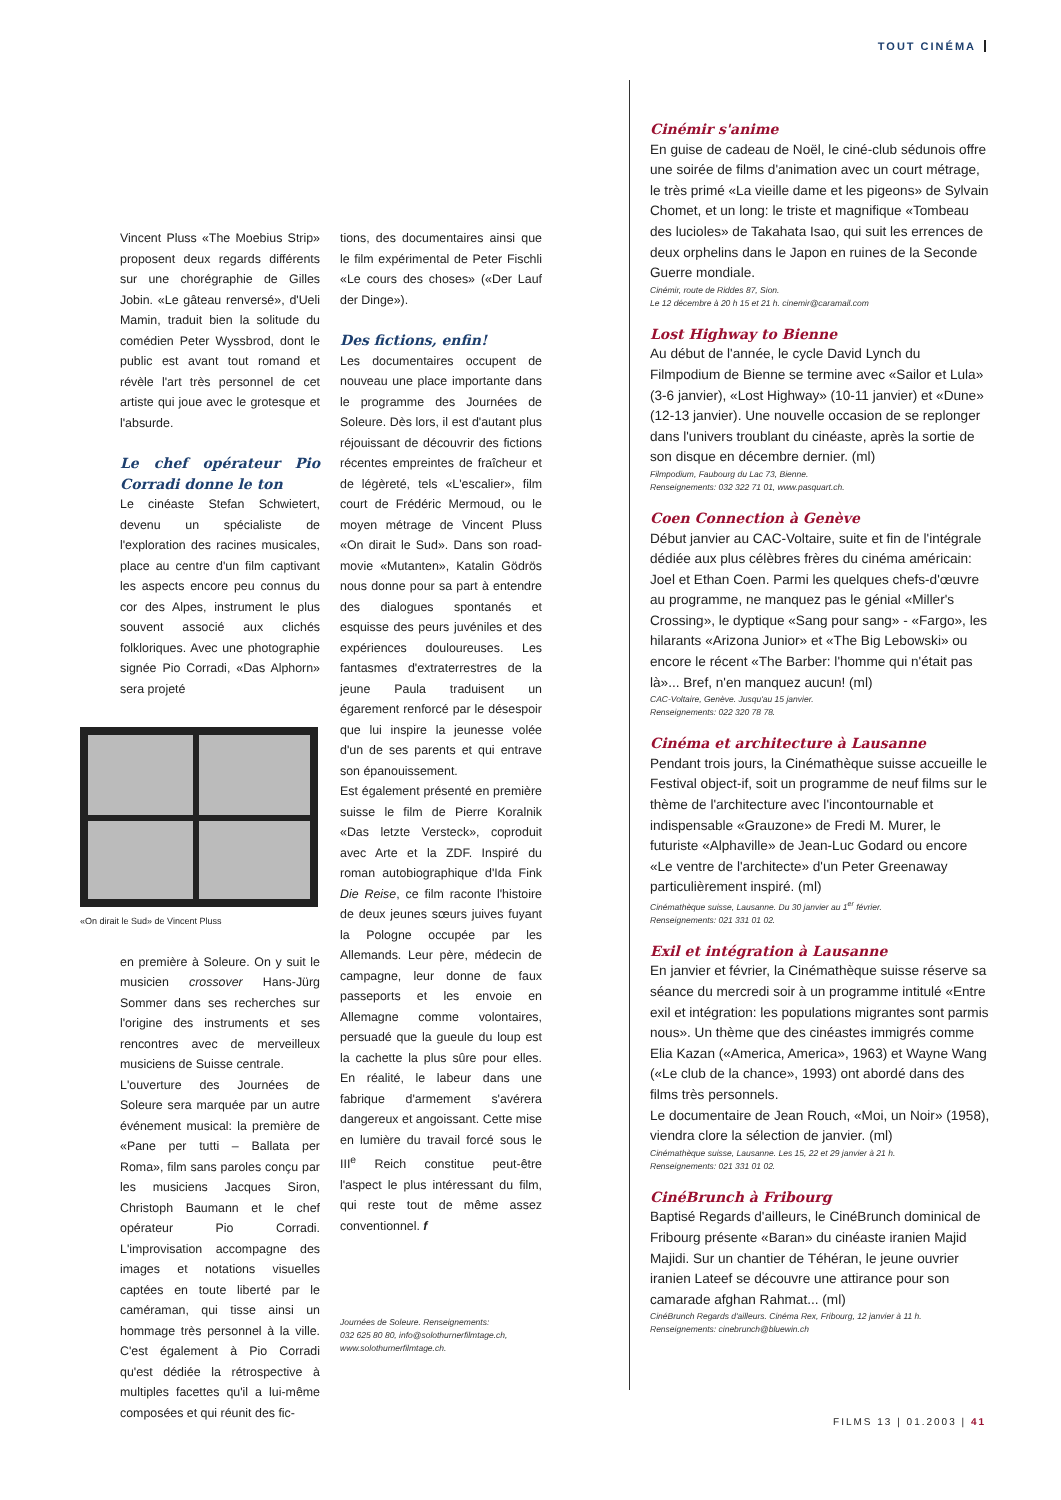TOUT CINÉMA
Vincent Pluss «The Moebius Strip» proposent deux regards différents sur une chorégraphie de Gilles Jobin. «Le gâteau renversé», d'Ueli Mamin, traduit bien la solitude du comédien Peter Wyssbrod, dont le public est avant tout romand et révèle l'art très personnel de cet artiste qui joue avec le grotesque et l'absurde.
Le chef opérateur Pio Corradi donne le ton
Le cinéaste Stefan Schwietert, devenu un spécialiste de l'exploration des racines musicales, place au centre d'un film captivant les aspects encore peu connus du cor des Alpes, instrument le plus souvent associé aux clichés folkloriques. Avec une photographie signée Pio Corradi, «Das Alphorn» sera projeté
«On dirait le Sud» de Vincent Pluss
en première à Soleure. On y suit le musicien crossover Hans-Jürg Sommer dans ses recherches sur l'origine des instruments et ses rencontres avec de merveilleux musiciens de Suisse centrale.
L'ouverture des Journées de Soleure sera marquée par un autre événement musical: la première de «Pane per tutti – Ballata per Roma», film sans paroles conçu par les musiciens Jacques Siron, Christoph Baumann et le chef opérateur Pio Corradi. L'improvisation accompagne des images et notations visuelles captées en toute liberté par le caméraman, qui tisse ainsi un hommage très personnel à la ville. C'est également à Pio Corradi qu'est dédiée la rétrospective à multiples facettes qu'il a lui-même composées et qui réunit des fic-
tions, des documentaires ainsi que le film expérimental de Peter Fischli «Le cours des choses» («Der Lauf der Dinge»).
Des fictions, enfin!
Les documentaires occupent de nouveau une place importante dans le programme des Journées de Soleure. Dès lors, il est d'autant plus réjouissant de découvrir des fictions récentes empreintes de fraîcheur et de légèreté, tels «L'escalier», film court de Frédéric Mermoud, ou le moyen métrage de Vincent Pluss «On dirait le Sud». Dans son road-movie «Mutanten», Katalin Gödrös nous donne pour sa part à entendre des dialogues spontanés et esquisse des peurs juvéniles et des expériences douloureuses. Les fantasmes d'extraterrestres de la jeune Paula traduisent un égarement renforcé par le désespoir que lui inspire la jeunesse volée d'un de ses parents et qui entrave son épanouissement.
Est également présenté en première suisse le film de Pierre Koralnik «Das letzte Versteck», coproduit avec Arte et la ZDF. Inspiré du roman autobiographique d'Ida Fink Die Reise, ce film raconte l'histoire de deux jeunes sœurs juives fuyant la Pologne occupée par les Allemands. Leur père, médecin de campagne, leur donne de faux passeports et les envoie en Allemagne comme volontaires, persuadé que la gueule du loup est la cachette la plus sûre pour elles. En réalité, le labeur dans une fabrique d'armement s'avérera dangereux et angoissant. Cette mise en lumière du travail forcé sous le III<sup>e</sup> Reich constitue peut-être l'aspect le plus intéressant du film, qui reste tout de même assez conventionnel. f
Journées de Soleure. Renseignements:
032 625 80 80, info@solothurnerfilmtage.ch,
www.solothurnerfilmtage.ch.
Cinémir s'anime
En guise de cadeau de Noël, le ciné-club sédunois offre une soirée de films d'animation avec un court métrage, le très primé «La vieille dame et les pigeons» de Sylvain Chomet, et un long: le triste et magnifique «Tombeau des lucioles» de Takahata Isao, qui suit les errences de deux orphelins dans le Japon en ruines de la Seconde Guerre mondiale.
Cinémir, route de Riddes 87, Sion.
Le 12 décembre à 20 h 15 et 21 h. cinemir@caramail.com
Lost Highway to Bienne
Au début de l'année, le cycle David Lynch du Filmpodium de Bienne se termine avec «Sailor et Lula» (3-6 janvier), «Lost Highway» (10-11 janvier) et «Dune» (12-13 janvier). Une nouvelle occasion de se replonger dans l'univers troublant du cinéaste, après la sortie de son disque en décembre dernier. (ml)
Filmpodium, Faubourg du Lac 73, Bienne.
Renseignements: 032 322 71 01, www.pasquart.ch.
Coen Connection à Genève
Début janvier au CAC-Voltaire, suite et fin de l'intégrale dédiée aux plus célèbres frères du cinéma américain: Joel et Ethan Coen. Parmi les quelques chefs-d'œuvre au programme, ne manquez pas le génial «Miller's Crossing», le dyptique «Sang pour sang» - «Fargo», les hilarants «Arizona Junior» et «The Big Lebowski» ou encore le récent «The Barber: l'homme qui n'était pas là»... Bref, n'en manquez aucun! (ml)
CAC-Voltaire, Genève. Jusqu'au 15 janvier.
Renseignements: 022 320 78 78.
Cinéma et architecture à Lausanne
Pendant trois jours, la Cinémathèque suisse accueille le Festival object-if, soit un programme de neuf films sur le thème de l'architecture avec l'incontournable et indispensable «Grauzone» de Fredi M. Murer, le futuriste «Alphaville» de Jean-Luc Godard ou encore «Le ventre de l'architecte» d'un Peter Greenaway particulièrement inspiré. (ml)
Cinémathèque suisse, Lausanne. Du 30 janvier au 1<sup>er</sup> février.
Renseignements: 021 331 01 02.
Exil et intégration à Lausanne
En janvier et février, la Cinémathèque suisse réserve sa séance du mercredi soir à un programme intitulé «Entre exil et intégration: les populations migrantes sont parmis nous». Un thème que des cinéastes immigrés comme Elia Kazan («America, America», 1963) et Wayne Wang («Le club de la chance», 1993) ont abordé dans des films très personnels.
Le documentaire de Jean Rouch, «Moi, un Noir» (1958), viendra clore la sélection de janvier. (ml)
Cinémathèque suisse, Lausanne. Les 15, 22 et 29 janvier à 21 h.
Renseignements: 021 331 01 02.
CinéBrunch à Fribourg
Baptisé Regards d'ailleurs, le CinéBrunch dominical de Fribourg présente «Baran» du cinéaste iranien Majid Majidi. Sur un chantier de Téhéran, le jeune ouvrier iranien Lateef se découvre une attirance pour son camarade afghan Rahmat... (ml)
CinéBrunch Regards d'ailleurs. Cinéma Rex, Fribourg, 12 janvier à 11 h.
Renseignements: cinebrunch@bluewin.ch
FILMS 13 | 01.2003 | 41